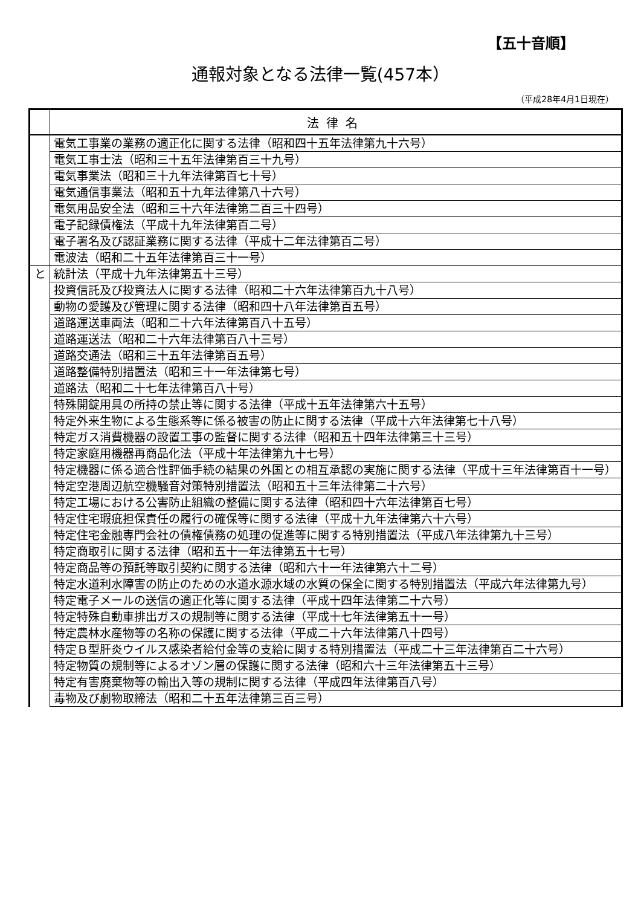【五十音順】
通報対象となる法律一覧(457本）
（平成28年4月1日現在）
| | 法律名 |
| --- | --- |
| | 電気工事業の業務の適正化に関する法律（昭和四十五年法律第九十六号） |
| | 電気工事士法（昭和三十五年法律第百三十九号） |
| | 電気事業法（昭和三十九年法律第百七十号） |
| | 電気通信事業法（昭和五十九年法律第八十六号） |
| | 電気用品安全法（昭和三十六年法律第二百三十四号） |
| | 電子記録債権法（平成十九年法律第百二号） |
| | 電子署名及び認証業務に関する法律（平成十二年法律第百二号） |
| | 電波法（昭和二十五年法律第百三十一号） |
| と | 統計法（平成十九年法律第五十三号） |
| | 投資信託及び投資法人に関する法律（昭和二十六年法律第百九十八号） |
| | 動物の愛護及び管理に関する法律（昭和四十八年法律第百五号） |
| | 道路運送車両法（昭和二十六年法律第百八十五号） |
| | 道路運送法（昭和二十六年法律第百八十三号） |
| | 道路交通法（昭和三十五年法律第百五号） |
| | 道路整備特別措置法（昭和三十一年法律第七号） |
| | 道路法（昭和二十七年法律第百八十号） |
| | 特殊開錠用具の所持の禁止等に関する法律（平成十五年法律第六十五号） |
| | 特定外来生物による生態系等に係る被害の防止に関する法律（平成十六年法律第七十八号） |
| | 特定ガス消費機器の設置工事の監督に関する法律（昭和五十四年法律第三十三号） |
| | 特定家庭用機器再商品化法（平成十年法律第九十七号） |
| | 特定機器に係る適合性評価手続の結果の外国との相互承認の実施に関する法律（平成十三年法律第百十一号） |
| | 特定空港周辺航空機騒音対策特別措置法（昭和五十三年法律第二十六号） |
| | 特定工場における公害防止組織の整備に関する法律（昭和四十六年法律第百七号） |
| | 特定住宅瑕疵担保責任の履行の確保等に関する法律（平成十九年法律第六十六号） |
| | 特定住宅金融専門会社の債権債務の処理の促進等に関する特別措置法（平成八年法律第九十三号） |
| | 特定商取引に関する法律（昭和五十一年法律第五十七号） |
| | 特定商品等の預託等取引契約に関する法律（昭和六十一年法律第六十二号） |
| | 特定水道利水障害の防止のための水道水源水域の水質の保全に関する特別措置法（平成六年法律第九号） |
| | 特定電子メールの送信の適正化等に関する法律（平成十四年法律第二十六号） |
| | 特定特殊自動車排出ガスの規制等に関する法律（平成十七年法律第五十一号） |
| | 特定農林水産物等の名称の保護に関する法律（平成二十六年法律第八十四号） |
| | 特定Ｂ型肝炎ウイルス感染者給付金等の支給に関する特別措置法（平成二十三年法律第百二十六号） |
| | 特定物質の規制等によるオゾン層の保護に関する法律（昭和六十三年法律第五十三号） |
| | 特定有害廃棄物等の輸出入等の規制に関する法律（平成四年法律第百八号） |
| | 毒物及び劇物取締法（昭和二十五年法律第三百三号） |